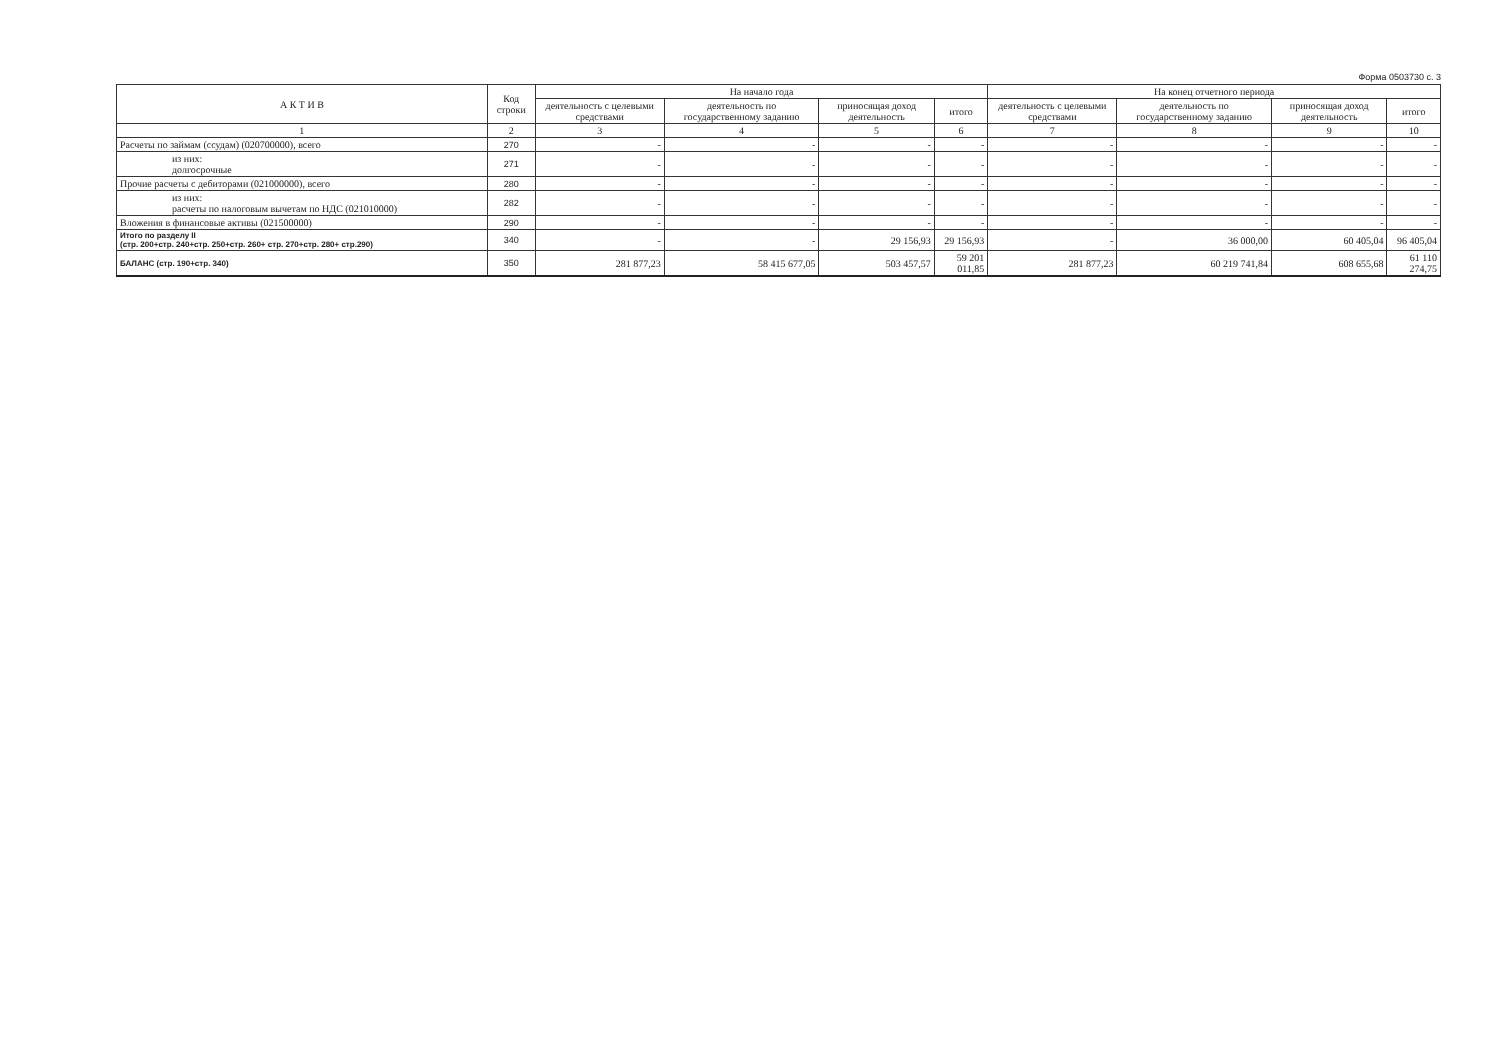Форма 0503730 с. 3
| А К Т И В | Код строки | На начало года | | | | На конец отчетного периода | | | |
| --- | --- | --- | --- | --- | --- | --- | --- | --- | --- |
| | | деятельность с целевыми средствами | деятельность по государственному заданию | приносящая доход деятельность | итого | деятельность с целевыми средствами | деятельность по государственному заданию | приносящая доход деятельность | итого |
| 1 | 2 | 3 | 4 | 5 | 6 | 7 | 8 | 9 | 10 |
| Расчеты по займам (ссудам) (020700000), всего | 270 | - | - | - | - | - | - | - | - |
| из них: долгосрочные | 271 | - | - | - | - | - | - | - | - |
| Прочие расчеты с дебиторами (021000000), всего | 280 | - | - | - | - | - | - | - | - |
| из них: расчеты по налоговым вычетам по НДС (021010000) | 282 | - | - | - | - | - | - | - | - |
| Вложения в финансовые активы (021500000) | 290 | - | - | - | - | - | - | - | - |
| Итого по разделу II (стр. 200+стр. 240+стр. 250+стр. 260+ стр. 270+стр. 280+ стр.290) | 340 | - | - | 29 156,93 | 29 156,93 | - | 36 000,00 | 60 405,04 | 96 405,04 |
| БАЛАНС (стр. 190+стр. 340) | 350 | 281 877,23 | 58 415 677,05 | 503 457,57 | 59 201 011,85 | 281 877,23 | 60 219 741,84 | 608 655,68 | 61 110 274,75 |